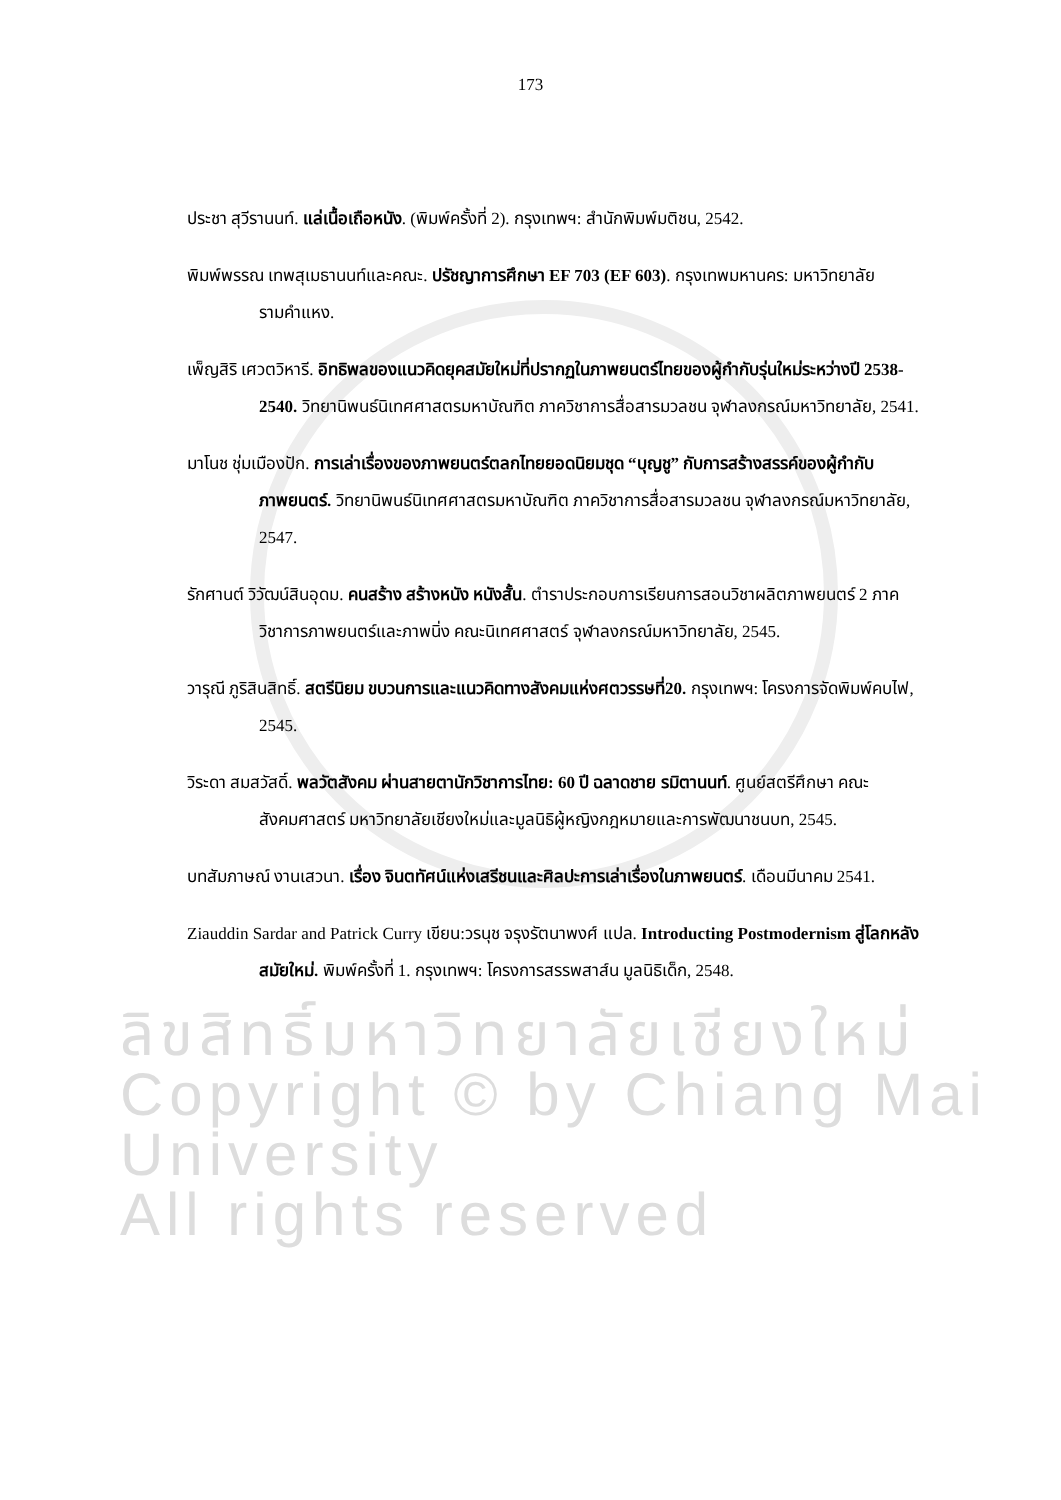173
ประชา สุวีรานนท์. แล่เนื้อเถือหนัง. (พิมพ์ครั้งที่ 2). กรุงเทพฯ: สำนักพิมพ์มติชน, 2542.
พิมพ์พรรณ เทพสุเมธานนท์และคณะ. ปรัชญาการศึกษา EF 703 (EF 603). กรุงเทพมหานคร: มหาวิทยาลัยรามคำแหง.
เพ็ญสิริ เศวตวิหารี. อิทธิพลของแนวคิดยุคสมัยใหม่ที่ปรากฏในภาพยนตร์ไทยของผู้กำกับรุ่นใหม่ระหว่างปี 2538-2540. วิทยานิพนธ์นิเทศศาสตรมหาบัณฑิต ภาควิชาการสื่อสารมวลชน จุฬาลงกรณ์มหาวิทยาลัย, 2541.
มาโนช ชุ่มเมืองปัก. การเล่าเรื่องของภาพยนตร์ตลกไทยยอดนิยมชุด “บุญชู” กับการสร้างสรรค์ของผู้กำกับภาพยนตร์. วิทยานิพนธ์นิเทศศาสตรมหาบัณฑิต ภาควิชาการสื่อสารมวลชน จุฬาลงกรณ์มหาวิทยาลัย, 2547.
รักศานต์ วิวัฒน์สินอุดม. คนสร้าง สร้างหนัง หนังสั้น. ตำราประกอบการเรียนการสอนวิชาผลิตภาพยนตร์ 2 ภาควิชาการภาพยนตร์และภาพนิ่ง คณะนิเทศศาสตร์ จุฬาลงกรณ์มหาวิทยาลัย, 2545.
วารุณี ภูริสินสิทธิ์. สตรีนิยม ขบวนการและแนวคิดทางสังคมแห่งศตวรรษที่20. กรุงเทพฯ: โครงการจัดพิมพ์คบไฟ, 2545.
วิระดา สมสวัสดิ์. พลวัตสังคม ผ่านสายตานักวิชาการไทย: 60 ปี ฉลาดชาย รมิตานนท์. ศูนย์สตรีศึกษา คณะสังคมศาสตร์ มหาวิทยาลัยเชียงใหม่และมูลนิธิผู้หญิงกฎหมายและการพัฒนาชนบท, 2545.
บทสัมภาษณ์ งานเสวนา. เรื่อง จินตทัศน์แห่งเสรีชนและศิลปะการเล่าเรื่องในภาพยนตร์. เดือนมีนาคม 2541.
Ziauddin Sardar and Patrick Curry เขียน:วรนุช จรุงรัตนาพงศ์ แปล. Introducting Postmodernism สู่โลกหลังสมัยใหม่. พิมพ์ครั้งที่ 1. กรุงเทพฯ: โครงการสรรพสาส์น มูลนิธิเด็ก, 2548.
ลิขสิทธิ์มหาวิทยาลัยเชียงใหม่
Copyright © by Chiang Mai University
All rights reserved